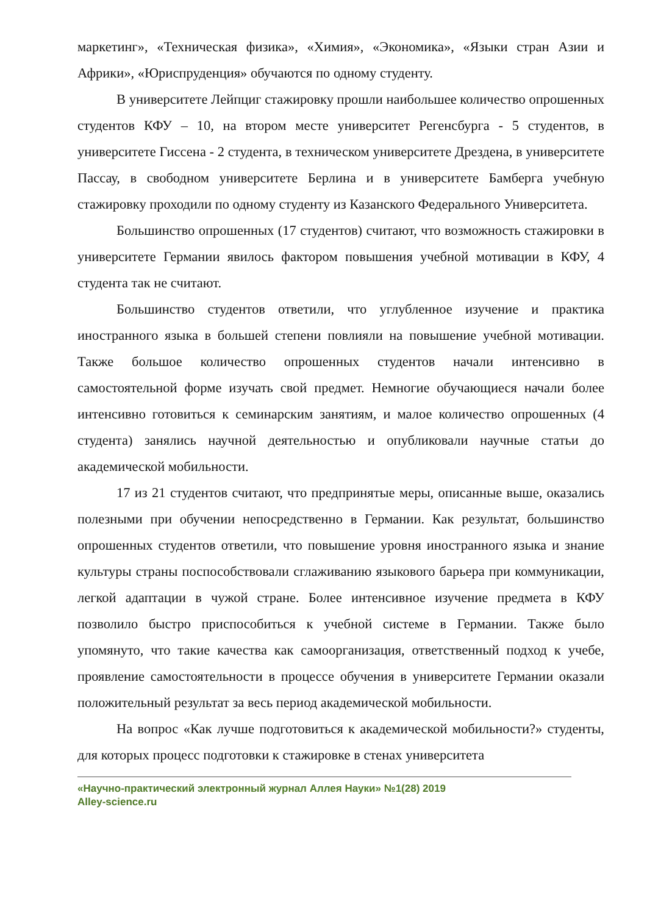маркетинг», «Техническая физика», «Химия», «Экономика», «Языки стран Азии и Африки», «Юриспруденция» обучаются по одному студенту.
В университете Лейпциг стажировку прошли наибольшее количество опрошенных студентов КФУ – 10, на втором месте университет Регенсбурга - 5 студентов, в университете Гиссена - 2 студента, в техническом университете Дрездена, в университете Пассау, в свободном университете Берлина и в университете Бамберга учебную стажировку проходили по одному студенту из Казанского Федерального Университета.
Большинство опрошенных (17 студентов) считают, что возможность стажировки в университете Германии явилось фактором повышения учебной мотивации в КФУ, 4 студента так не считают.
Большинство студентов ответили, что углубленное изучение и практика иностранного языка в большей степени повлияли на повышение учебной мотивации. Также большое количество опрошенных студентов начали интенсивно в самостоятельной форме изучать свой предмет. Немногие обучающиеся начали более интенсивно готовиться к семинарским занятиям, и малое количество опрошенных (4 студента) занялись научной деятельностью и опубликовали научные статьи до академической мобильности.
17 из 21 студентов считают, что предпринятые меры, описанные выше, оказались полезными при обучении непосредственно в Германии. Как результат, большинство опрошенных студентов ответили, что повышение уровня иностранного языка и знание культуры страны поспособствовали сглаживанию языкового барьера при коммуникации, легкой адаптации в чужой стране. Более интенсивное изучение предмета в КФУ позволило быстро приспособиться к учебной системе в Германии. Также было упомянуто, что такие качества как самоорганизация, ответственный подход к учебе, проявление самостоятельности в процессе обучения в университете Германии оказали положительный результат за весь период академической мобильности.
На вопрос «Как лучше подготовиться к академической мобильности?» студенты, для которых процесс подготовки к стажировке в стенах университета
«Научно-практический электронный журнал Аллея Науки» №1(28) 2019
Alley-science.ru